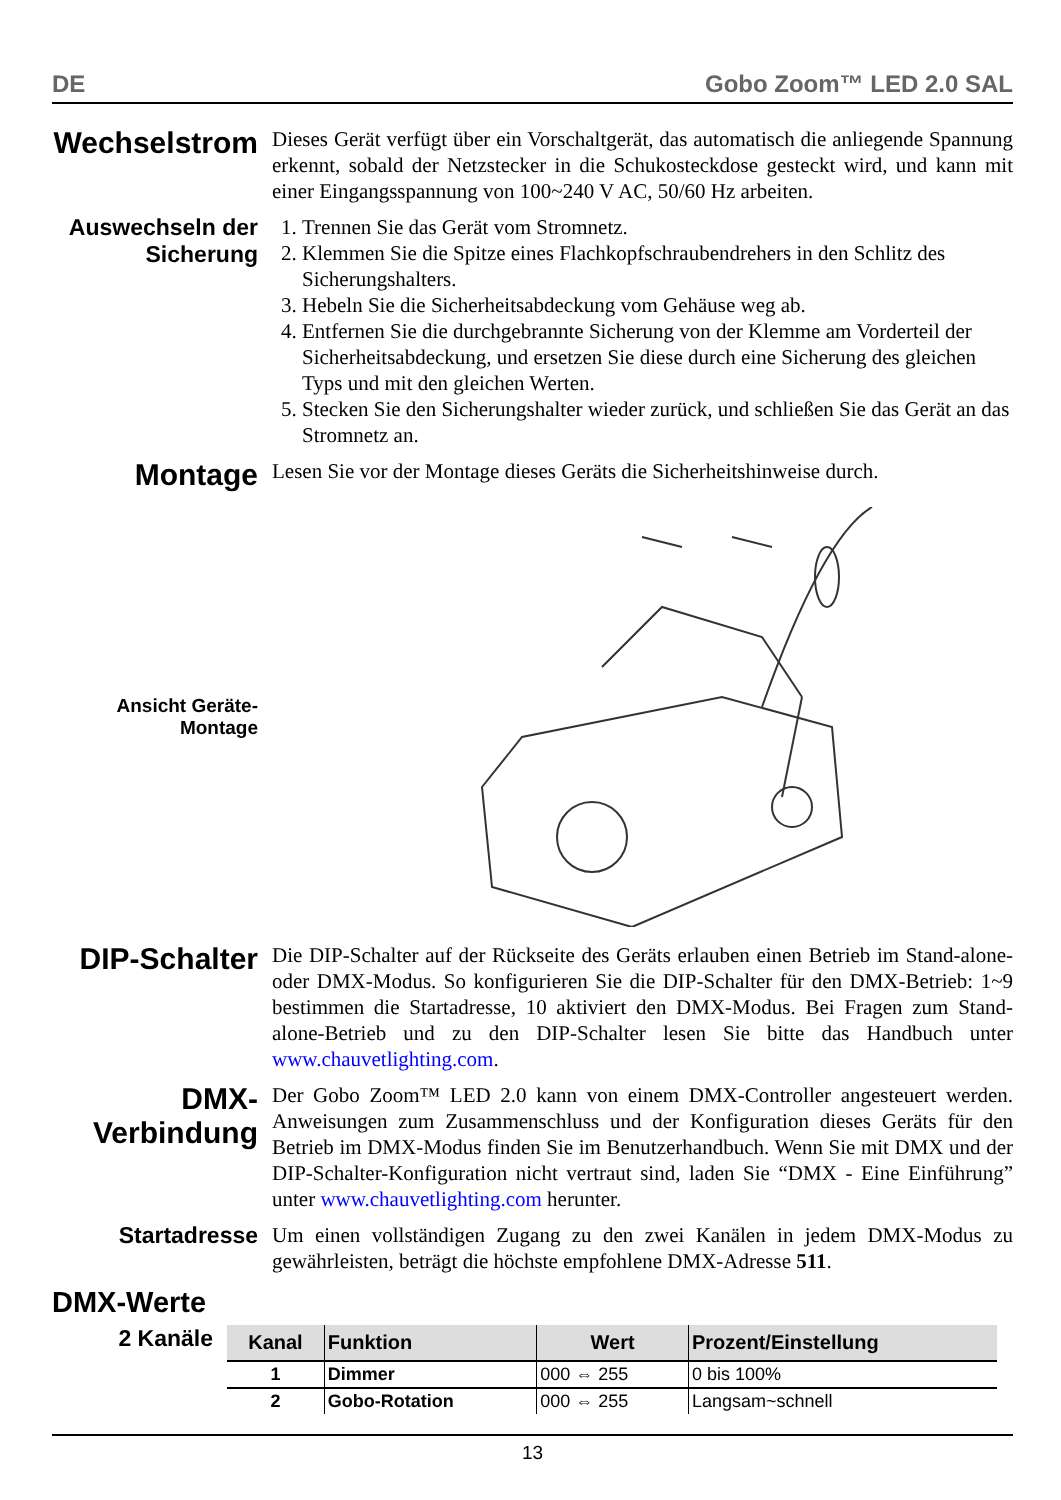DE Gobo Zoom™ LED 2.0 SAL
Wechselstrom
Dieses Gerät verfügt über ein Vorschaltgerät, das automatisch die anliegende Spannung erkennt, sobald der Netzstecker in die Schukosteckdose gesteckt wird, und kann mit einer Eingangsspannung von 100~240 V AC, 50/60 Hz arbeiten.
Auswechseln der Sicherung
1. Trennen Sie das Gerät vom Stromnetz.
2. Klemmen Sie die Spitze eines Flachkopfschraubendrehers in den Schlitz des Sicherungshalters.
3. Hebeln Sie die Sicherheitsabdeckung vom Gehäuse weg ab.
4. Entfernen Sie die durchgebrannte Sicherung von der Klemme am Vorderteil der Sicherheitsabdeckung, und ersetzen Sie diese durch eine Sicherung des gleichen Typs und mit den gleichen Werten.
5. Stecken Sie den Sicherungshalter wieder zurück, und schließen Sie das Gerät an das Stromnetz an.
Montage
Lesen Sie vor der Montage dieses Geräts die Sicherheitshinweise durch.
Ansicht Geräte-
Montage
DIP-Schalter
Die DIP-Schalter auf der Rückseite des Geräts erlauben einen Betrieb im Stand-alone- oder DMX-Modus. So konfigurieren Sie die DIP-Schalter für den DMX-Betrieb: 1~9 bestimmen die Startadresse, 10 aktiviert den DMX-Modus. Bei Fragen zum Stand-alone-Betrieb und zu den DIP-Schalter lesen Sie bitte das Handbuch unter www.chauvetlighting.com.
DMX-
Verbindung
Der Gobo Zoom™ LED 2.0 kann von einem DMX-Controller angesteuert werden. Anweisungen zum Zusammenschluss und der Konfiguration dieses Geräts für den Betrieb im DMX-Modus finden Sie im Benutzerhandbuch. Wenn Sie mit DMX und der DIP-Schalter-Konfiguration nicht vertraut sind, laden Sie “DMX - Eine Einführung” unter www.chauvetlighting.com herunter.
Startadresse
Um einen vollständigen Zugang zu den zwei Kanälen in jedem DMX-Modus zu gewährleisten, beträgt die höchste empfohlene DMX-Adresse 511.
DMX-Werte
2 Kanäle
| Kanal | Funktion | Wert | Prozent/Einstellung |
| --- | --- | --- | --- |
| 1 | Dimmer | 000 ⇔ 255 | 0 bis 100% |
| 2 | Gobo-Rotation | 000 ⇔ 255 | Langsam~schnell |
13